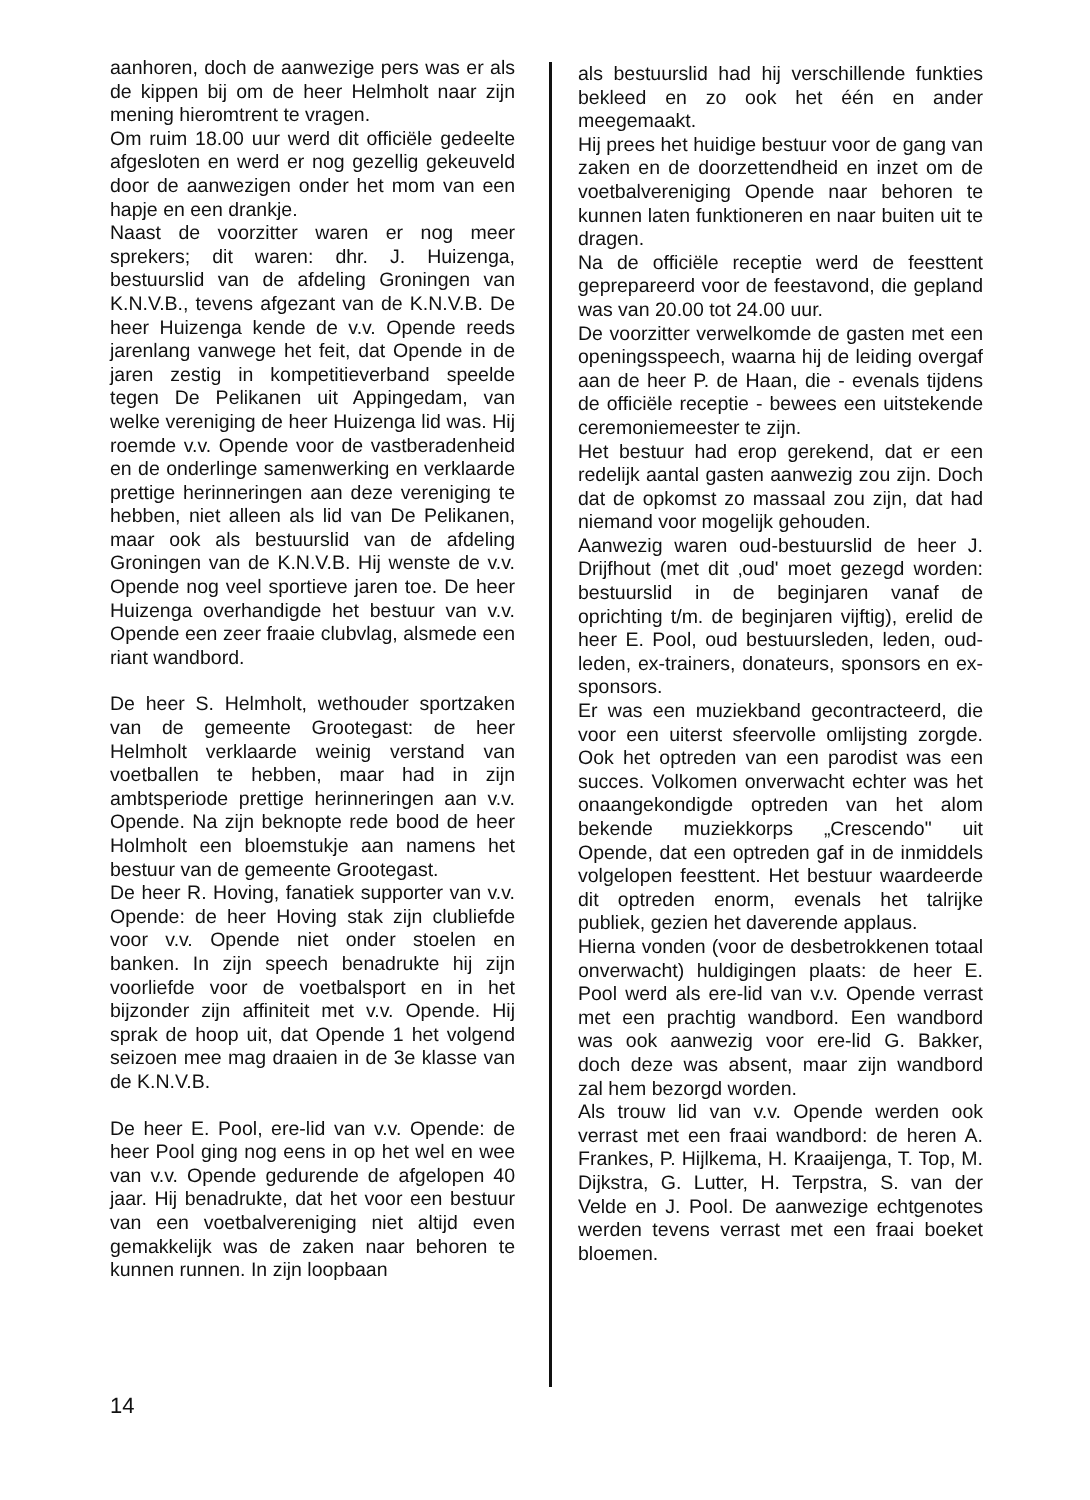aanhoren, doch de aanwezige pers was er als de kippen bij om de heer Helmholt naar zijn mening hieromtrent te vragen.
Om ruim 18.00 uur werd dit officiële gedeelte afgesloten en werd er nog gezellig gekeuveld door de aanwezigen onder het mom van een hapje en een drankje.
Naast de voorzitter waren er nog meer sprekers; dit waren: dhr. J. Huizenga, bestuurslid van de afdeling Groningen van K.N.V.B., tevens afgezant van de K.N.V.B. De heer Huizenga kende de v.v. Opende reeds jarenlang vanwege het feit, dat Opende in de jaren zestig in kompetitieverband speelde tegen De Pelikanen uit Appingedam, van welke vereniging de heer Huizenga lid was. Hij roemde v.v. Opende voor de vastberadenheid en de onderlinge samenwerking en verklaarde prettige herinneringen aan deze vereniging te hebben, niet alleen als lid van De Pelikanen, maar ook als bestuurslid van de afdeling Groningen van de K.N.V.B. Hij wenste de v.v. Opende nog veel sportieve jaren toe. De heer Huizenga overhandigde het bestuur van v.v. Opende een zeer fraaie clubvlag, alsmede een riant wandbord.
De heer S. Helmholt, wethouder sportzaken van de gemeente Grootegast: de heer Helmholt verklaarde weinig verstand van voetballen te hebben, maar had in zijn ambtsperiode prettige herinneringen aan v.v. Opende. Na zijn beknopte rede bood de heer Holmholt een bloemstukje aan namens het bestuur van de gemeente Grootegast.
De heer R. Hoving, fanatiek supporter van v.v. Opende: de heer Hoving stak zijn clubliefde voor v.v. Opende niet onder stoelen en banken. In zijn speech benadrukte hij zijn voorliefde voor de voetbalsport en in het bijzonder zijn affiniteit met v.v. Opende. Hij sprak de hoop uit, dat Opende 1 het volgend seizoen mee mag draaien in de 3e klasse van de K.N.V.B.
De heer E. Pool, ere-lid van v.v. Opende: de heer Pool ging nog eens in op het wel en wee van v.v. Opende gedurende de afgelopen 40 jaar. Hij benadrukte, dat het voor een bestuur van een voetbalvereniging niet altijd even gemakkelijk was de zaken naar behoren te kunnen runnen. In zijn loopbaan
als bestuurslid had hij verschillende funkties bekleed en zo ook het één en ander meegemaakt.
Hij prees het huidige bestuur voor de gang van zaken en de doorzettendheid en inzet om de voetbalvereniging Opende naar behoren te kunnen laten funktioneren en naar buiten uit te dragen.
Na de officiële receptie werd de feesttent geprepareerd voor de feestavond, die gepland was van 20.00 tot 24.00 uur.
De voorzitter verwelkomde de gasten met een openingsspeech, waarna hij de leiding overgaf aan de heer P. de Haan, die - evenals tijdens de officiële receptie - bewees een uitstekende ceremoniemeester te zijn.
Het bestuur had erop gerekend, dat er een redelijk aantal gasten aanwezig zou zijn. Doch dat de opkomst zo massaal zou zijn, dat had niemand voor mogelijk gehouden.
Aanwezig waren oud-bestuurslid de heer J. Drijfhout (met dit ‚oud' moet gezegd worden: bestuurslid in de beginjaren vanaf de oprichting t/m. de beginjaren vijftig), erelid de heer E. Pool, oud bestuursleden, leden, oud-leden, ex-trainers, donateurs, sponsors en ex-sponsors.
Er was een muziekband gecontracteerd, die voor een uiterst sfeervolle omlijsting zorgde. Ook het optreden van een parodist was een succes. Volkomen onverwacht echter was het onaangekondigde optreden van het alom bekende muziekkorps „Crescendo" uit Opende, dat een optreden gaf in de inmiddels volgelopen feesttent. Het bestuur waardeerde dit optreden enorm, evenals het talrijke publiek, gezien het daverende applaus.
Hierna vonden (voor de desbetrokkenen totaal onverwacht) huldigingen plaats: de heer E. Pool werd als ere-lid van v.v. Opende verrast met een prachtig wandbord. Een wandbord was ook aanwezig voor ere-lid G. Bakker, doch deze was absent, maar zijn wandbord zal hem bezorgd worden.
Als trouw lid van v.v. Opende werden ook verrast met een fraai wandbord: de heren A. Frankes, P. Hijlkema, H. Kraaijenga, T. Top, M. Dijkstra, G. Lutter, H. Terpstra, S. van der Velde en J. Pool. De aanwezige echtgenotes werden tevens verrast met een fraai boeket bloemen.
14